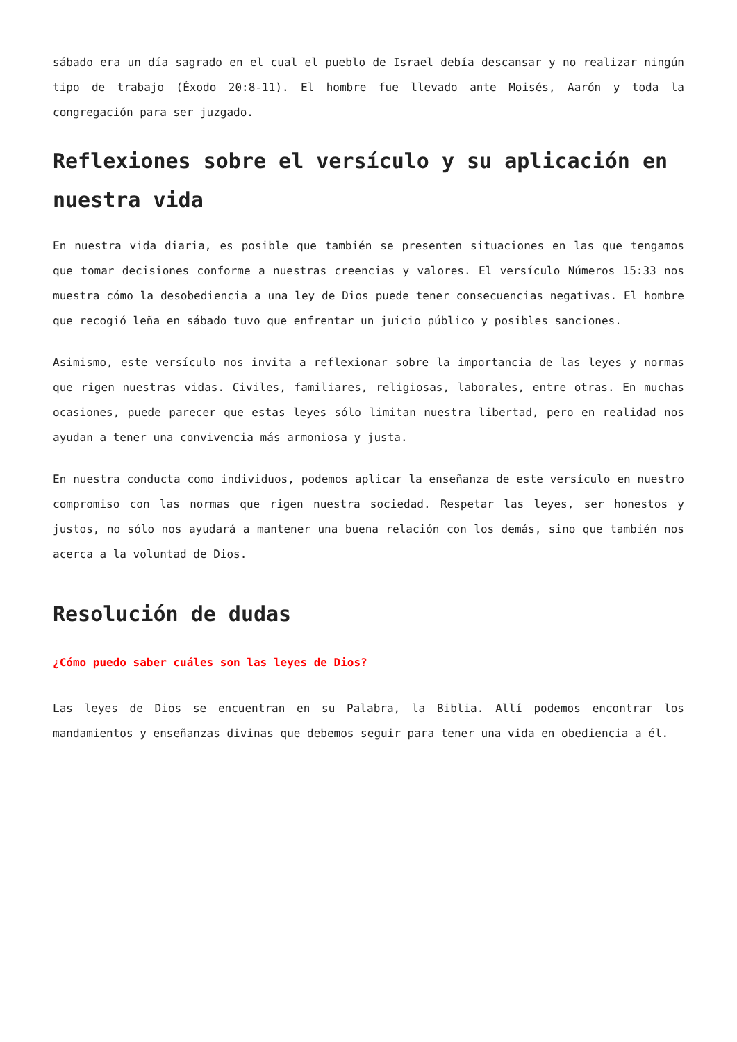sábado era un día sagrado en el cual el pueblo de Israel debía descansar y no realizar ningún tipo de trabajo (Éxodo 20:8-11). El hombre fue llevado ante Moisés, Aarón y toda la congregación para ser juzgado.
Reflexiones sobre el versículo y su aplicación en nuestra vida
En nuestra vida diaria, es posible que también se presenten situaciones en las que tengamos que tomar decisiones conforme a nuestras creencias y valores. El versículo Números 15:33 nos muestra cómo la desobediencia a una ley de Dios puede tener consecuencias negativas. El hombre que recogió leña en sábado tuvo que enfrentar un juicio público y posibles sanciones.
Asimismo, este versículo nos invita a reflexionar sobre la importancia de las leyes y normas que rigen nuestras vidas. Civiles, familiares, religiosas, laborales, entre otras. En muchas ocasiones, puede parecer que estas leyes sólo limitan nuestra libertad, pero en realidad nos ayudan a tener una convivencia más armoniosa y justa.
En nuestra conducta como individuos, podemos aplicar la enseñanza de este versículo en nuestro compromiso con las normas que rigen nuestra sociedad. Respetar las leyes, ser honestos y justos, no sólo nos ayudará a mantener una buena relación con los demás, sino que también nos acerca a la voluntad de Dios.
Resolución de dudas
¿Cómo puedo saber cuáles son las leyes de Dios?
Las leyes de Dios se encuentran en su Palabra, la Biblia. Allí podemos encontrar los mandamientos y enseñanzas divinas que debemos seguir para tener una vida en obediencia a él.